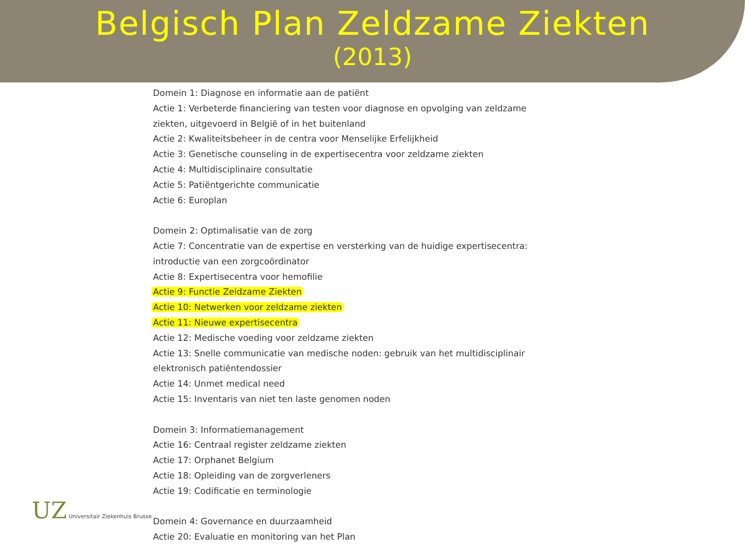Belgisch Plan Zeldzame Ziekten
(2013)
Domein 1: Diagnose en informatie aan de patiënt
Actie 1: Verbeterde financiering van testen voor diagnose en opvolging van zeldzame
ziekten, uitgevoerd in België of in het buitenland
Actie 2: Kwaliteitsbeheer in de centra voor Menselijke Erfelijkheid
Actie 3: Genetische counseling in de expertisecentra voor zeldzame ziekten
Actie 4: Multidisciplinaire consultatie
Actie 5: Patiëntgerichte communicatie
Actie 6: Europlan
Domein 2: Optimalisatie van de zorg
Actie 7: Concentratie van de expertise en versterking van de huidige expertisecentra:
introductie van een zorgcoördinator
Actie 8: Expertisecentra voor hemofilie
Actie 9: Functie Zeldzame Ziekten
Actie 10: Netwerken voor zeldzame ziekten
Actie 11: Nieuwe expertisecentra
Actie 12: Medische voeding voor zeldzame ziekten
Actie 13: Snelle communicatie van medische noden: gebruik van het multidisciplinair
elektronisch patiëntendossier
Actie 14: Unmet medical need
Actie 15: Inventaris van niet ten laste genomen noden
Domein 3: Informatiemanagement
Actie 16: Centraal register zeldzame ziekten
Actie 17: Orphanet Belgium
Actie 18: Opleiding van de zorgverleners
Actie 19: Codificatie en terminologie
Domein 4: Governance en duurzaamheid
Actie 20: Evaluatie en monitoring van het Plan
UZ Universitair Ziekenhuis Brusse